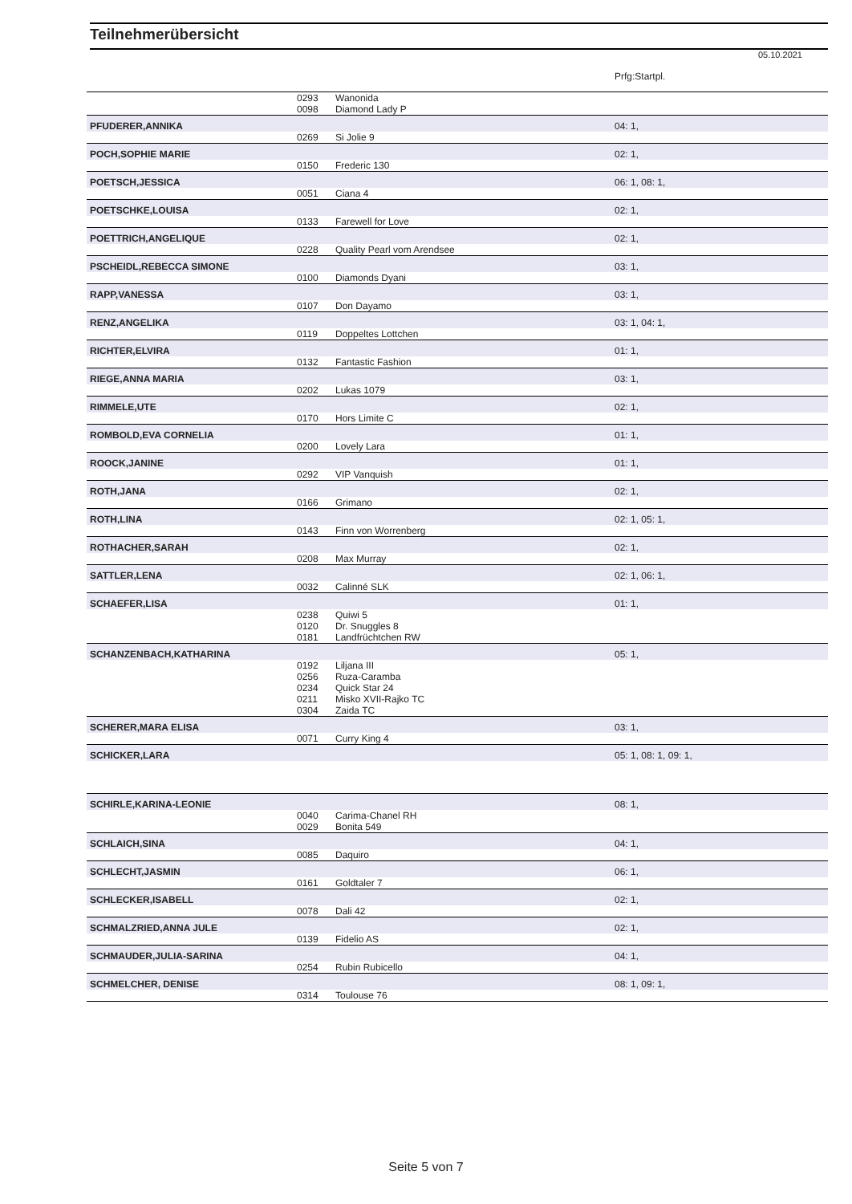Teilnehmerübersicht
05.10.2021
| | | | Prfg:Startpl. |
| | 0293 | Wanonida | |
| | 0098 | Diamond Lady P | |
| PFUDERER,ANNIKA | | | 04: 1, |
| | 0269 | Si Jolie 9 | |
| POCH,SOPHIE MARIE | | | 02: 1, |
| | 0150 | Frederic 130 | |
| POETSCH,JESSICA | | | 06: 1, 08: 1, |
| | 0051 | Ciana 4 | |
| POETSCHKE,LOUISA | | | 02: 1, |
| | 0133 | Farewell for Love | |
| POETTRICH,ANGELIQUE | | | 02: 1, |
| | 0228 | Quality Pearl vom Arendsee | |
| PSCHEIDL,REBECCA SIMONE | | | 03: 1, |
| | 0100 | Diamonds Dyani | |
| RAPP,VANESSA | | | 03: 1, |
| | 0107 | Don Dayamo | |
| RENZ,ANGELIKA | | | 03: 1, 04: 1, |
| | 0119 | Doppeltes Lottchen | |
| RICHTER,ELVIRA | | | 01: 1, |
| | 0132 | Fantastic Fashion | |
| RIEGE,ANNA MARIA | | | 03: 1, |
| | 0202 | Lukas 1079 | |
| RIMMELE,UTE | | | 02: 1, |
| | 0170 | Hors Limite C | |
| ROMBOLD,EVA CORNELIA | | | 01: 1, |
| | 0200 | Lovely Lara | |
| ROOCK,JANINE | | | 01: 1, |
| | 0292 | VIP Vanquish | |
| ROTH,JANA | | | 02: 1, |
| | 0166 | Grimano | |
| ROTH,LINA | | | 02: 1, 05: 1, |
| | 0143 | Finn von Worrenberg | |
| ROTHACHER,SARAH | | | 02: 1, |
| | 0208 | Max Murray | |
| SATTLER,LENA | | | 02: 1, 06: 1, |
| | 0032 | Calinné SLK | |
| SCHAEFER,LISA | | | 01: 1, |
| | 0238 | Quiwi 5 | |
| | 0120 | Dr. Snuggles 8 | |
| | 0181 | Landfrüchtchen RW | |
| SCHANZENBACH,KATHARINA | | | 05: 1, |
| | 0192 | Liljana III | |
| | 0256 | Ruza-Caramba | |
| | 0234 | Quick Star 24 | |
| | 0211 | Misko XVII-Rajko TC | |
| | 0304 | Zaida TC | |
| SCHERER,MARA ELISA | | | 03: 1, |
| | 0071 | Curry King 4 | |
| SCHICKER,LARA | | | 05: 1, 08: 1, 09: 1, |
| SCHIRLE,KARINA-LEONIE | | | 08: 1, |
| | 0040 | Carima-Chanel RH | |
| | 0029 | Bonita 549 | |
| SCHLAICH,SINA | | | 04: 1, |
| | 0085 | Daquiro | |
| SCHLECHT,JASMIN | | | 06: 1, |
| | 0161 | Goldtaler 7 | |
| SCHLECKER,ISABELL | | | 02: 1, |
| | 0078 | Dali 42 | |
| SCHMALZRIED,ANNA JULE | | | 02: 1, |
| | 0139 | Fidelio AS | |
| SCHMAUDER,JULIA-SARINA | | | 04: 1, |
| | 0254 | Rubin Rubicello | |
| SCHMELCHER, DENISE | | | 08: 1, 09: 1, |
| | 0314 | Toulouse 76 | |
Seite 5 von 7